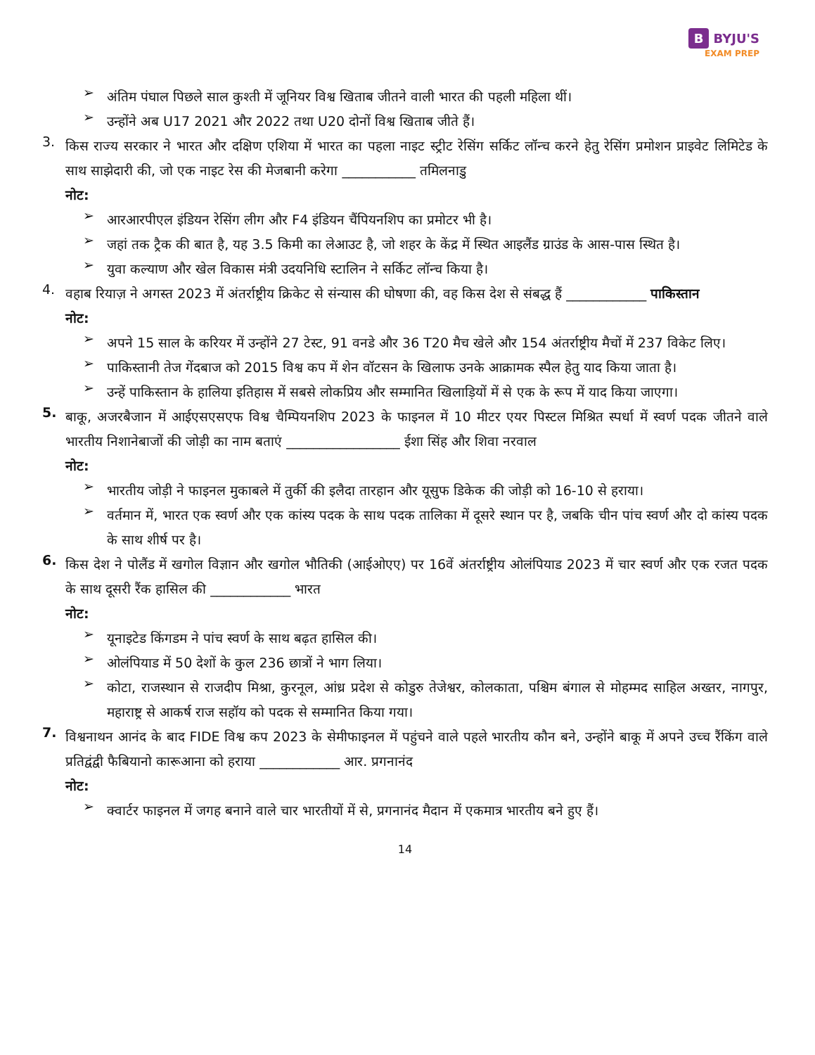B BYJU'S
EXAM PREP
➢
अंतिम पंघाल पिछले साल कुश्ती में जूनियर विश्व खिताब जीतने वाली भारत की पहली महिला थीं।
➢
उन्होंने अब U17 2021 और 2022 तथा U20 दोनों विश्व खिताब जीते हैं।
3.
किस राज्य सरकार ने भारत और दक्षिण एशिया में भारत का पहला नाइट स्ट्रीट रेसिंग सर्किट लॉन्च करने हेतु रेसिंग प्रमोशन प्राइवेट लिमिटेड के साथ साझेदारी की, जो एक नाइट रेस की मेजबानी करेगा ___________ तमिलनाडु
नोट:
➢
आरआरपीएल इंडियन रेसिंग लीग और F4 इंडियन चैंपियनशिप का प्रमोटर भी है।
➢
जहां तक ट्रैक की बात है, यह 3.5 किमी का लेआउट है, जो शहर के केंद्र में स्थित आइलैंड ग्राउंड के आस-पास स्थित है।
➢
युवा कल्याण और खेल विकास मंत्री उदयनिधि स्टालिन ने सर्किट लॉन्च किया है।
4.
वहाब रियाज़ ने अगस्त 2023 में अंतर्राष्ट्रीय क्रिकेट से संन्यास की घोषणा की, वह किस देश से संबद्ध हैं ____________ पाकिस्तान
नोट:
➢
अपने 15 साल के करियर में उन्होंने 27 टेस्ट, 91 वनडे और 36 T20 मैच खेले और 154 अंतर्राष्ट्रीय मैचों में 237 विकेट लिए।
➢
पाकिस्तानी तेज गेंदबाज को 2015 विश्व कप में शेन वॉटसन के खिलाफ उनके आक्रामक स्पैल हेतु याद किया जाता है।
➢
उन्हें पाकिस्तान के हालिया इतिहास में सबसे लोकप्रिय और सम्मानित खिलाड़ियों में से एक के रूप में याद किया जाएगा।
5.
बाकू, अजरबैजान में आईएसएसएफ विश्व चैम्पियनशिप 2023 के फाइनल में 10 मीटर एयर पिस्टल मिश्रित स्पर्धा में स्वर्ण पदक जीतने वाले भारतीय निशानेबाजों की जोड़ी का नाम बताएं _________________ ईशा सिंह और शिवा नरवाल
नोट:
➢
भारतीय जोड़ी ने फाइनल मुकाबले में तुर्की की इलैदा तारहान और यूसुफ डिकेक की जोड़ी को 16-10 से हराया।
➢
वर्तमान में, भारत एक स्वर्ण और एक कांस्य पदक के साथ पदक तालिका में दूसरे स्थान पर है, जबकि चीन पांच स्वर्ण और दो कांस्य पदक के साथ शीर्ष पर है।
6.
किस देश ने पोलैंड में खगोल विज्ञान और खगोल भौतिकी (आईओएए) पर 16वें अंतर्राष्ट्रीय ओलंपियाड 2023 में चार स्वर्ण और एक रजत पदक के साथ दूसरी रैंक हासिल की ____________ भारत
नोट:
➢
यूनाइटेड किंगडम ने पांच स्वर्ण के साथ बढ़त हासिल की।
➢
ओलंपियाड में 50 देशों के कुल 236 छात्रों ने भाग लिया।
➢
कोटा, राजस्थान से राजदीप मिश्रा, कुरनूल, आंध्र प्रदेश से कोडुरु तेजेश्वर, कोलकाता, पश्चिम बंगाल से मोहम्मद साहिल अख्तर, नागपुर, महाराष्ट्र से आकर्ष राज सहॉय को पदक से सम्मानित किया गया।
7.
विश्वनाथन आनंद के बाद FIDE विश्व कप 2023 के सेमीफाइनल में पहुंचने वाले पहले भारतीय कौन बने, उन्होंने बाकू में अपने उच्च रैंकिंग वाले प्रतिद्वंद्वी फैबियानो कारूआना को हराया ____________ आर. प्रगनानंद
नोट:
➢
क्वार्टर फाइनल में जगह बनाने वाले चार भारतीयों में से, प्रगनानंद मैदान में एकमात्र भारतीय बने हुए हैं।
14